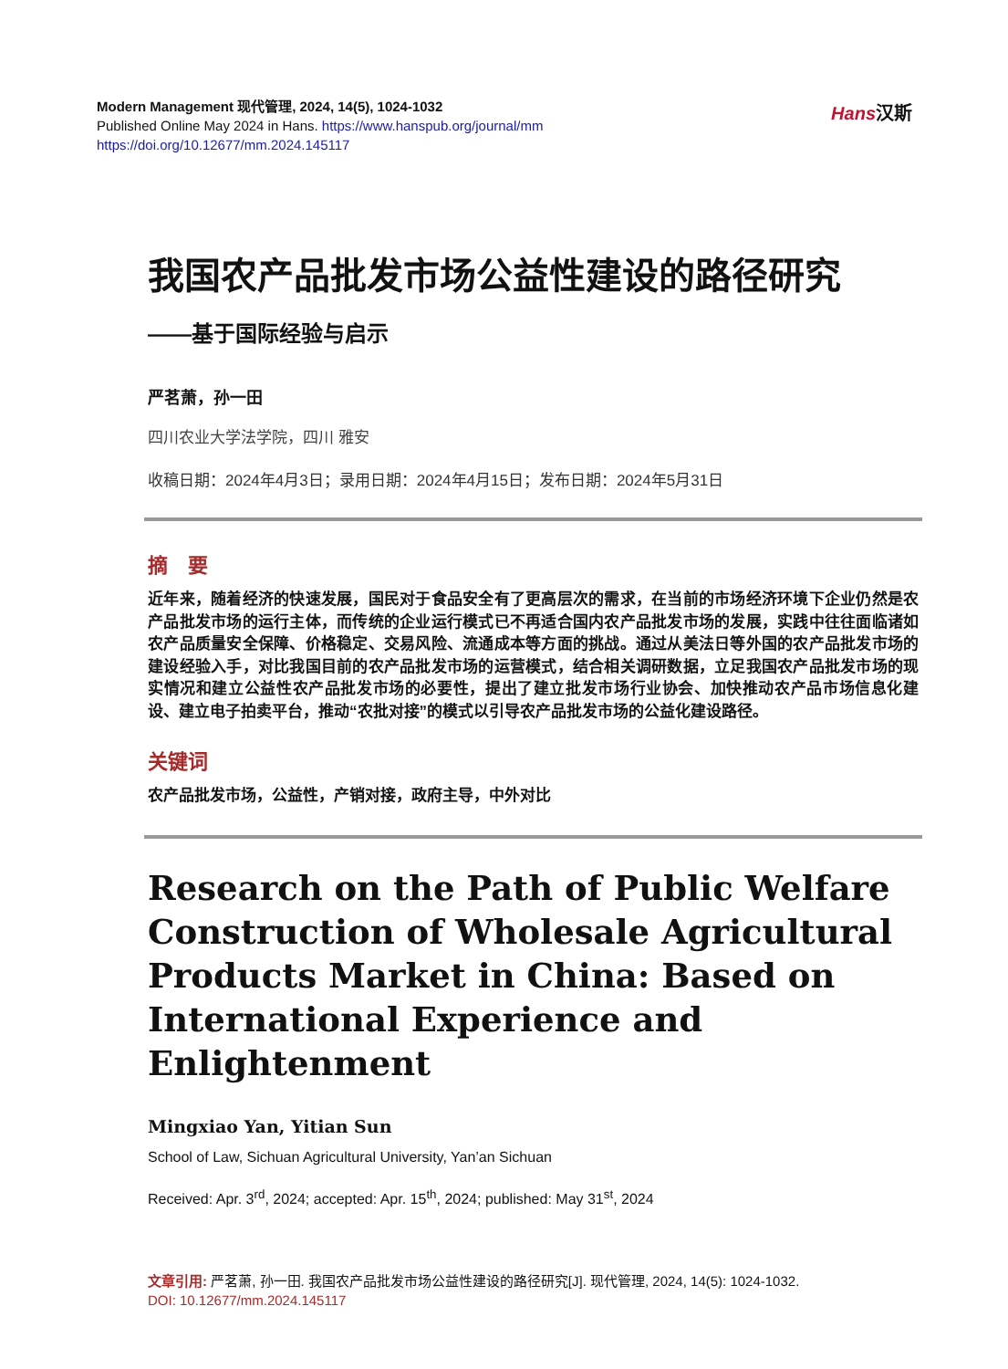Modern Management 现代管理, 2024, 14(5), 1024-1032
Published Online May 2024 in Hans. https://www.hanspub.org/journal/mm
https://doi.org/10.12677/mm.2024.145117
Hans汉斯
我国农产品批发市场公益性建设的路径研究
——基于国际经验与启示
严茗萧，孙一田
四川农业大学法学院，四川 雅安
收稿日期：2024年4月3日；录用日期：2024年4月15日；发布日期：2024年5月31日
摘　要
近年来，随着经济的快速发展，国民对于食品安全有了更高层次的需求，在当前的市场经济环境下企业仍然是农产品批发市场的运行主体，而传统的企业运行模式已不再适合国内农产品批发市场的发展，实践中往往面临诸如农产品质量安全保障、价格稳定、交易风险、流通成本等方面的挑战。通过从美法日等外国的农产品批发市场的建设经验入手，对比我国目前的农产品批发市场的运营模式，结合相关调研数据，立足我国农产品批发市场的现实情况和建立公益性农产品批发市场的必要性，提出了建立批发市场行业协会、加快推动农产品市场信息化建设、建立电子拍卖平台，推动“农批对接”的模式以引导农产品批发市场的公益化建设路径。
关键词
农产品批发市场，公益性，产销对接，政府主导，中外对比
Research on the Path of Public Welfare Construction of Wholesale Agricultural Products Market in China: Based on International Experience and Enlightenment
Mingxiao Yan, Yitian Sun
School of Law, Sichuan Agricultural University, Yan’an Sichuan
Received: Apr. 3<sup>rd</sup>, 2024; accepted: Apr. 15<sup>th</sup>, 2024; published: May 31<sup>st</sup>, 2024
文章引用: 严茗萧, 孙一田. 我国农产品批发市场公益性建设的路径研究[J]. 现代管理, 2024, 14(5): 1024-1032.
DOI: 10.12677/mm.2024.145117